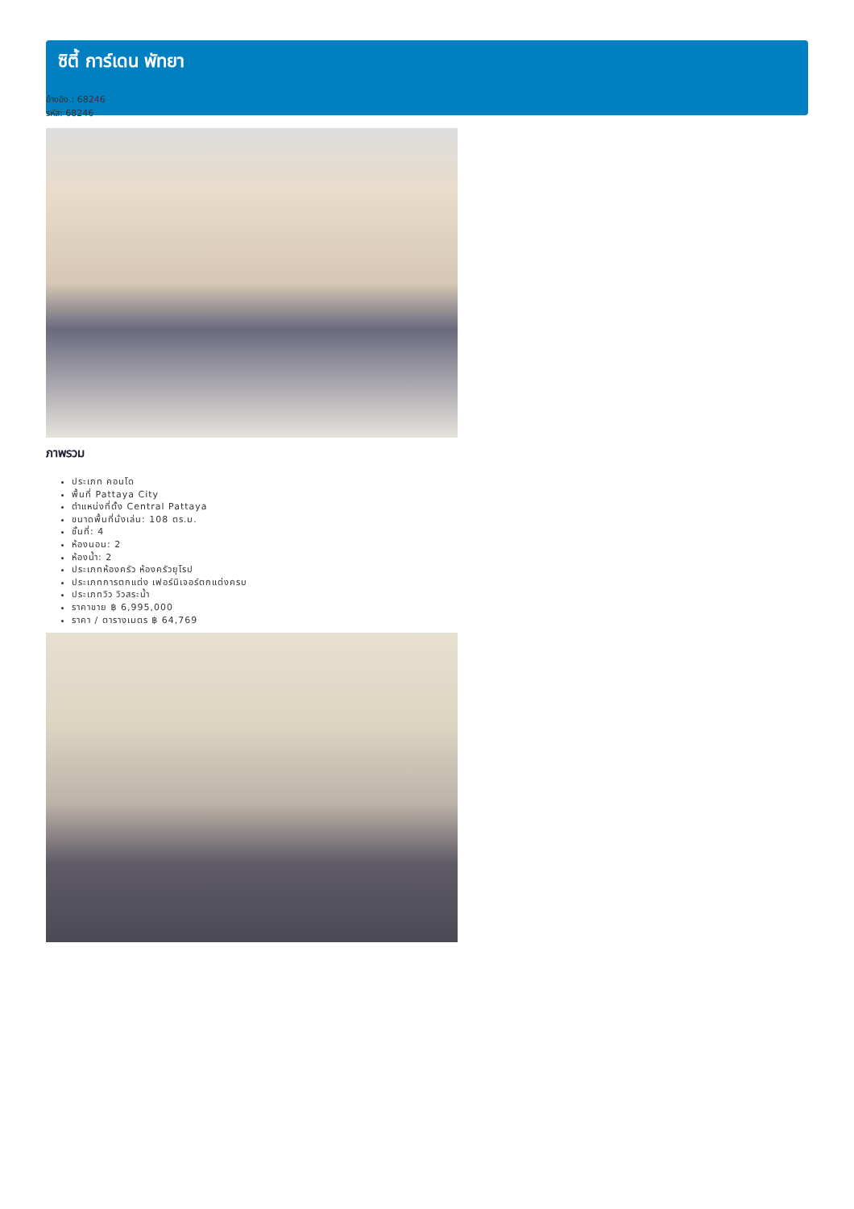ซิตี้ การ์เดน พัทยา
อ้างอิง.: 68246
รหัส: 68246
ภาพรวม
ประเภท คอนโด
พื้นที่ Pattaya City
ตำแหน่งที่ตั้ง Central Pattaya
ขนาดพื้นที่นั่งเล่น: 108 ตร.ม.
ชั้นที่: 4
ห้องนอน: 2
ห้องน้ำ: 2
ประเภทห้องครัว ห้องครัวยุโรป
ประเภทการตกแต่ง เฟอร์นิเจอร์ตกแต่งครบ
ประเภทวิว วิวสระน้ำ
ราคาขาย ฿ 6,995,000
ราคา / ตารางเมตร ฿ 64,769